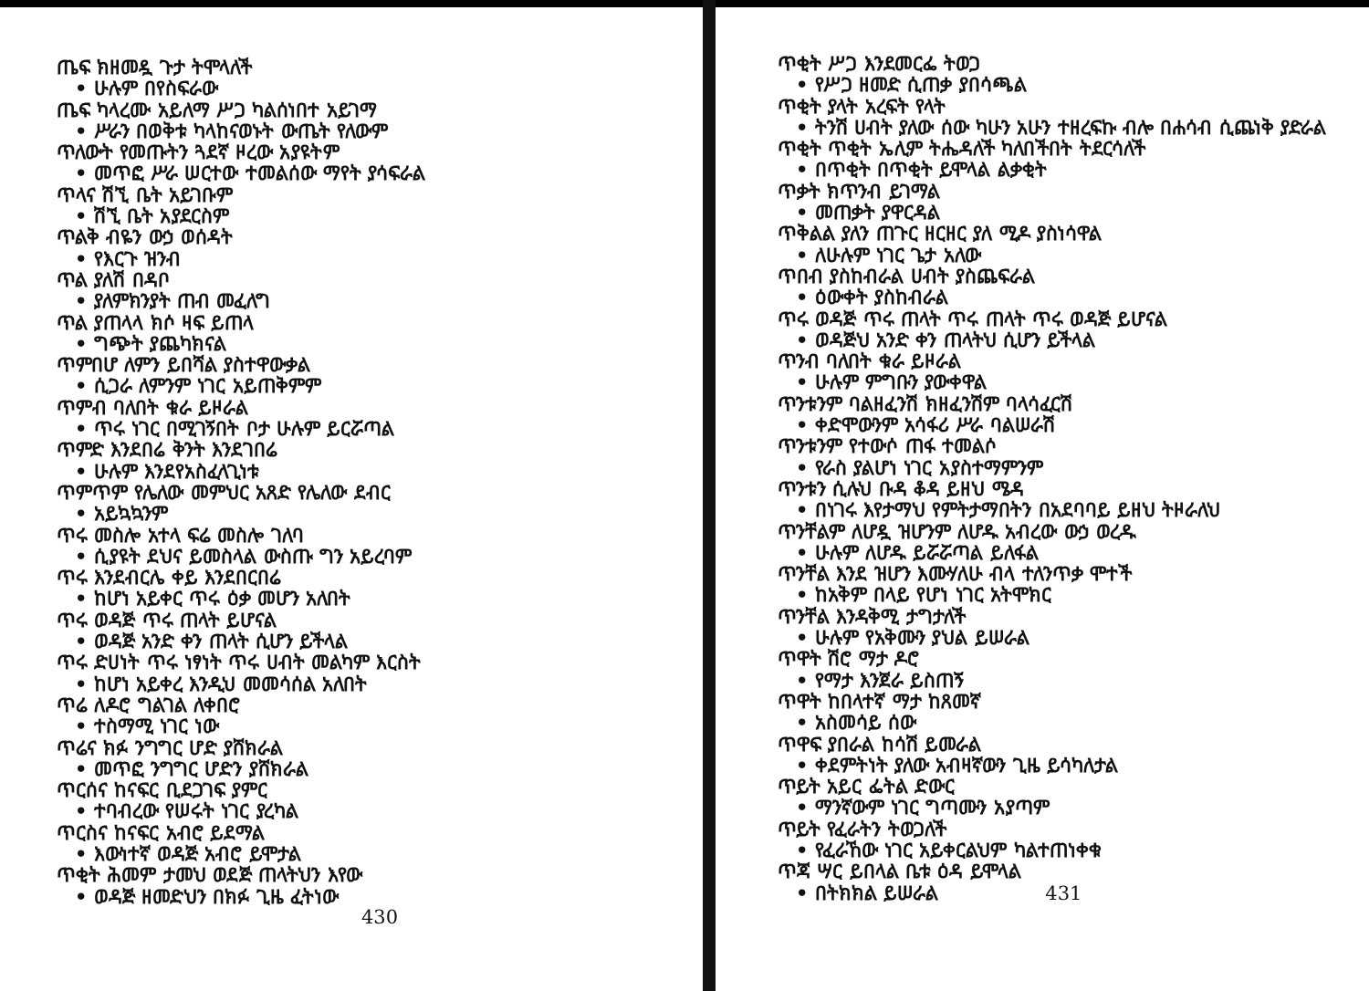ጤፍ ክዘመዷ ጉታ ትሞላለች
• ሁሉም በየስፍራው
ጤፍ ካላረሙ አይለማ ሥጋ ካልሰነበተ አይገማ
• ሥራን በወቅቱ ካላከናወኑት ውጤት የለውም
ጥለውት የመጡትን ጓደኛ ዞረው አያዩትም
• መጥፎ ሥራ ሠርተው ተመልሰው ማየት ያሳፍራል
ጥላና ሽኚ ቤት አይገቡም
• ሽኚ ቤት አያደርስም
ጥልቅ ብዬን ውኃ ወሰዳት
• የእርጉ ዝንብ
ጥል ያለሽ በዳቦ
• ያለምክንያት ጠብ መፈለግ
ጥል ያጠላላ ክሶ ዛፍ ይጠላ
• ግጭት ያጨካክናል
ጥምበሆ ለምን ይበሻል ያስተዋውቃል
• ሲጋራ ለምንም ነገር አይጠቅምም
ጥምብ ባለበት ቁራ ይዞራል
• ጥሩ ነገር በሚገኝበት ቦታ ሁሉም ይርሯጣል
ጥምድ እንደበሬ ቅንት እንደገበሬ
• ሁሉም እንደየአስፈላጊነቱ
ጥምጥም የሌለው መምህር አጸድ የሌለው ደብር
• አይኳኳንም
ጥሩ መስሎ አተላ ፍሬ መስሎ ገለባ
• ሲያዩት ደህና ይመስላል ውስጡ ግን አይረባም
ጥሩ እንደብርሌ ቀይ እንደበርበሬ
• ከሆነ አይቀር ጥሩ ዕቃ መሆን አለበት
ጥሩ ወዳጅ ጥሩ ጠላት ይሆናል
• ወዳጅ አንድ ቀን ጠላት ሲሆን ይችላል
ጥሩ ድሀነት ጥሩ ነፃነት ጥሩ ሀብት መልካም እርስት
• ከሆነ አይቀረ እንዲህ መመሳሰል አለበት
ጥሬ ለዶሮ ግልገል ለቀበሮ
• ተስማሚ ነገር ነው
ጥሬና ክፉ ንግግር ሆድ ያሸክራል
• መጥፎ ንግግር ሆድን ያሸክራል
ጥርሰና ከናፍር ቢደጋገፍ ያምር
• ተባብረው የሠሩት ነገር ያረካል
ጥርስና ከናፍር አብሮ ይደማል
• እውነተኛ ወዳጅ አብሮ ይሞታል
ጥቂት ሕመም ታመህ ወደጅ ጠላትህን እየው
• ወዳጅ ዘመድህን በክፉ ጊዜ ፈትነው
430
ጥቂት ሥጋ እንደመርፌ ትወጋ
• የሥጋ ዘመድ ሲጠቃ ያበሳጫል
ጥቂት ያላት አረፍት የላት
• ትንሽ ሀብት ያለው ሰው ካሁን አሁን ተዘረፍኩ ብሎ በሐሳብ ሲጨነቅ ያድራል
ጥቂት ጥቂት ኤሊም ትሔዳለች ካለበችበት ትደርሳለች
• በጥቂት በጥቂት ይሞላል ልቃቂት
ጥቃት ክጥንብ ይገማል
• መጠቃት ያዋርዳል
ጥቅልል ያለን ጠጉር ዘርዘር ያለ ሚዶ ያስነሳዋል
• ለሁሉም ነገር ጌታ አለው
ጥበብ ያስከብራል ሀብት ያስጨፍራል
• ዕውቀት ያስከብራል
ጥሩ ወዳጅ ጥሩ ጠላት ጥሩ ጠላት ጥሩ ወዳጅ ይሆናል
• ወዳጅህ አንድ ቀን ጠላትህ ሲሆን ይችላል
ጥንብ ባለበት ቁራ ይዞራል
• ሁሉም ምግቡን ያውቀዋል
ጥንቱንም ባልዘፈንሽ ክዘፈንሽም ባላሳፈርሽ
• ቀድሞውንም አሳፋሪ ሥራ ባልሠራሽ
ጥንቱንም የተውሶ ጠፋ ተመልሶ
• የራስ ያልሆነ ነገር አያስተማምንም
ጥንቱን ሲሉህ ቡዳ ቆዳ ይዘህ ሜዳ
• በነገሩ እየታማህ የምትታማበትን በአደባባይ ይዘህ ትዞራለህ
ጥንቸልም ለሆዷ ዝሆንም ለሆዱ አብረው ውኃ ወረዱ
• ሁሉም ለሆዱ ይሯሯጣል ይለፋል
ጥንቸል እንደ ዝሆን እሙሃለሁ ብላ ተለንጥቃ ሞተች
• ከአቅም በላይ የሆነ ነገር አትሞክር
ጥንቸል እንዳቅሚ ታግታለች
• ሁሉም የአቅሙን ያህል ይሠራል
ጥዋት ሽሮ ማታ ዶሮ
• የማታ እንጀራ ይስጠኝ
ጥዋት ከበላተኛ ማታ ከጸመኛ
• አስመሳይ ሰው
ጥዋፍ ያበራል ከሳሽ ይመራል
• ቀደምትነት ያለው አብዛኛውን ጊዜ ይሳካለታል
ጥይት አይር ፌትል ድውር
• ማንኛውም ነገር ግጣሙን አያጣም
ጥይት የፈራትን ትወጋለች
• የፈራኸው ነገር አይቀርልህም ካልተጠነቀቁ
ጥጃ ሣር ይበላል ቤቱ ዕዳ ይሞላል
• በትክክል ይሠራል 431